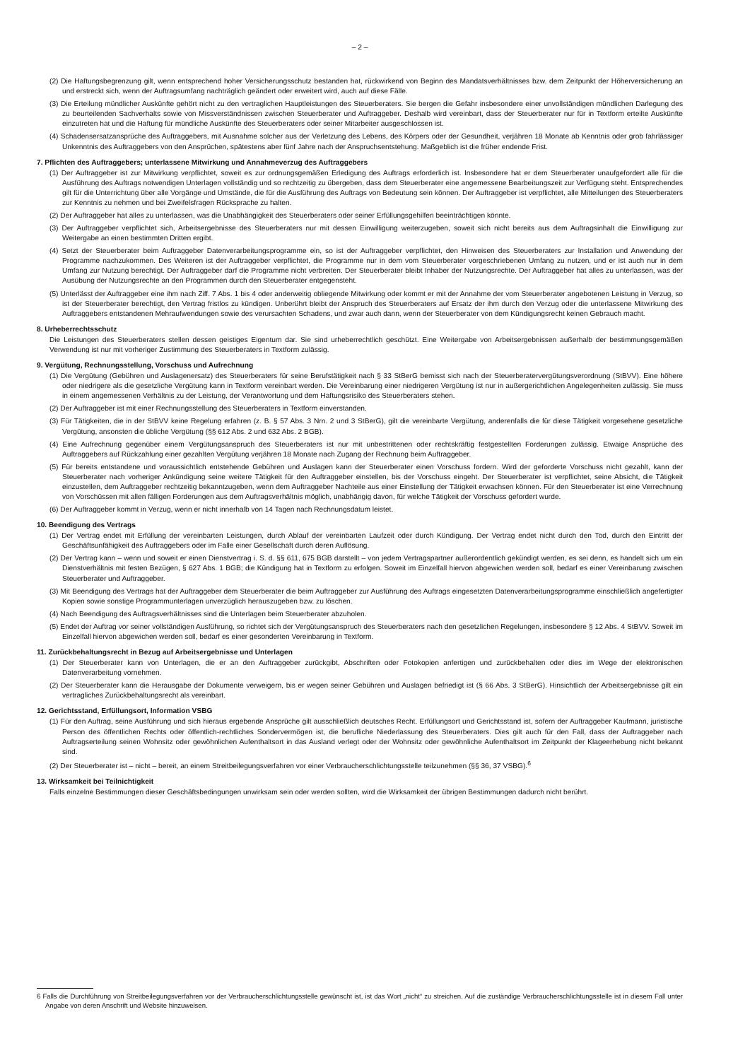– 2 –
(2) Die Haftungsbegrenzung gilt, wenn entsprechend hoher Versicherungsschutz bestanden hat, rückwirkend von Beginn des Mandatsverhältnisses bzw. dem Zeitpunkt der Höherversicherung an und erstreckt sich, wenn der Auftragsumfang nachträglich geändert oder erweitert wird, auch auf diese Fälle.
(3) Die Erteilung mündlicher Auskünfte gehört nicht zu den vertraglichen Hauptleistungen des Steuerberaters. Sie bergen die Gefahr insbesondere einer unvollständigen mündlichen Darlegung des zu beurteilenden Sachverhalts sowie von Missverständnissen zwischen Steuerberater und Auftraggeber. Deshalb wird vereinbart, dass der Steuerberater nur für in Textform erteilte Auskünfte einzutreten hat und die Haftung für mündliche Auskünfte des Steuerberaters oder seiner Mitarbeiter ausgeschlossen ist.
(4) Schadensersatzansprüche des Auftraggebers, mit Ausnahme solcher aus der Verletzung des Lebens, des Körpers oder der Gesundheit, verjähren 18 Monate ab Kenntnis oder grob fahrlässiger Unkenntnis des Auftraggebers von den Ansprüchen, spätestens aber fünf Jahre nach der Anspruchsentstehung. Maßgeblich ist die früher endende Frist.
7. Pflichten des Auftraggebers; unterlassene Mitwirkung und Annahmeverzug des Auftraggebers
(1) Der Auftraggeber ist zur Mitwirkung verpflichtet, soweit es zur ordnungsgemäßen Erledigung des Auftrags erforderlich ist. Insbesondere hat er dem Steuerberater unaufgefordert alle für die Ausführung des Auftrags notwendigen Unterlagen vollständig und so rechtzeitig zu übergeben, dass dem Steuerberater eine angemessene Bearbeitungszeit zur Verfügung steht. Entsprechendes gilt für die Unterrichtung über alle Vorgänge und Umstände, die für die Ausführung des Auftrags von Bedeutung sein können. Der Auftraggeber ist verpflichtet, alle Mitteilungen des Steuerberaters zur Kenntnis zu nehmen und bei Zweifelsfragen Rücksprache zu halten.
(2) Der Auftraggeber hat alles zu unterlassen, was die Unabhängigkeit des Steuerberaters oder seiner Erfüllungsgehilfen beeinträchtigen könnte.
(3) Der Auftraggeber verpflichtet sich, Arbeitsergebnisse des Steuerberaters nur mit dessen Einwilligung weiterzugeben, soweit sich nicht bereits aus dem Auftragsinhalt die Einwilligung zur Weitergabe an einen bestimmten Dritten ergibt.
(4) Setzt der Steuerberater beim Auftraggeber Datenverarbeitungsprogramme ein, so ist der Auftraggeber verpflichtet, den Hinweisen des Steuerberaters zur Installation und Anwendung der Programme nachzukommen. Des Weiteren ist der Auftraggeber verpflichtet, die Programme nur in dem vom Steuerberater vorgeschriebenen Umfang zu nutzen, und er ist auch nur in dem Umfang zur Nutzung berechtigt. Der Auftraggeber darf die Programme nicht verbreiten. Der Steuerberater bleibt Inhaber der Nutzungsrechte. Der Auftraggeber hat alles zu unterlassen, was der Ausübung der Nutzungsrechte an den Programmen durch den Steuerberater entgegensteht.
(5) Unterlässt der Auftraggeber eine ihm nach Ziff. 7 Abs. 1 bis 4 oder anderweitig obliegende Mitwirkung oder kommt er mit der Annahme der vom Steuerberater angebotenen Leistung in Verzug, so ist der Steuerberater berechtigt, den Vertrag fristlos zu kündigen. Unberührt bleibt der Anspruch des Steuerberaters auf Ersatz der ihm durch den Verzug oder die unterlassene Mitwirkung des Auftraggebers entstandenen Mehraufwendungen sowie des verursachten Schadens, und zwar auch dann, wenn der Steuerberater von dem Kündigungsrecht keinen Gebrauch macht.
8. Urheberrechtsschutz
Die Leistungen des Steuerberaters stellen dessen geistiges Eigentum dar. Sie sind urheberrechtlich geschützt. Eine Weitergabe von Arbeitsergebnissen außerhalb der bestimmungsgemäßen Verwendung ist nur mit vorheriger Zustimmung des Steuerberaters in Textform zulässig.
9. Vergütung, Rechnungsstellung, Vorschuss und Aufrechnung
(1) Die Vergütung (Gebühren und Auslagenersatz) des Steuerberaters für seine Berufstätigkeit nach § 33 StBerG bemisst sich nach der Steuerberatervergütungsverordnung (StBVV). Eine höhere oder niedrigere als die gesetzliche Vergütung kann in Textform vereinbart werden. Die Vereinbarung einer niedrigeren Vergütung ist nur in außergerichtlichen Angelegenheiten zulässig. Sie muss in einem angemessenen Verhältnis zu der Leistung, der Verantwortung und dem Haftungsrisiko des Steuerberaters stehen.
(2) Der Auftraggeber ist mit einer Rechnungsstellung des Steuerberaters in Textform einverstanden.
(3) Für Tätigkeiten, die in der StBVV keine Regelung erfahren (z. B. § 57 Abs. 3 Nrn. 2 und 3 StBerG), gilt die vereinbarte Vergütung, anderenfalls die für diese Tätigkeit vorgesehene gesetzliche Vergütung, ansonsten die übliche Vergütung (§§ 612 Abs. 2 und 632 Abs. 2 BGB).
(4) Eine Aufrechnung gegenüber einem Vergütungsanspruch des Steuerberaters ist nur mit unbestrittenen oder rechtskräftig festgestellten Forderungen zulässig. Etwaige Ansprüche des Auftraggebers auf Rückzahlung einer gezahlten Vergütung verjähren 18 Monate nach Zugang der Rechnung beim Auftraggeber.
(5) Für bereits entstandene und voraussichtlich entstehende Gebühren und Auslagen kann der Steuerberater einen Vorschuss fordern. Wird der geforderte Vorschuss nicht gezahlt, kann der Steuerberater nach vorheriger Ankündigung seine weitere Tätigkeit für den Auftraggeber einstellen, bis der Vorschuss eingeht. Der Steuerberater ist verpflichtet, seine Absicht, die Tätigkeit einzustellen, dem Auftraggeber rechtzeitig bekanntzugeben, wenn dem Auftraggeber Nachteile aus einer Einstellung der Tätigkeit erwachsen können. Für den Steuerberater ist eine Verrechnung von Vorschüssen mit allen fälligen Forderungen aus dem Auftragsverhältnis möglich, unabhängig davon, für welche Tätigkeit der Vorschuss gefordert wurde.
(6) Der Auftraggeber kommt in Verzug, wenn er nicht innerhalb von 14 Tagen nach Rechnungsdatum leistet.
10. Beendigung des Vertrags
(1) Der Vertrag endet mit Erfüllung der vereinbarten Leistungen, durch Ablauf der vereinbarten Laufzeit oder durch Kündigung. Der Vertrag endet nicht durch den Tod, durch den Eintritt der Geschäftsunfähigkeit des Auftraggebers oder im Falle einer Gesellschaft durch deren Auflösung.
(2) Der Vertrag kann – wenn und soweit er einen Dienstvertrag i. S. d. §§ 611, 675 BGB darstellt – von jedem Vertragspartner außerordentlich gekündigt werden, es sei denn, es handelt sich um ein Dienstverhältnis mit festen Bezügen, § 627 Abs. 1 BGB; die Kündigung hat in Textform zu erfolgen. Soweit im Einzelfall hiervon abgewichen werden soll, bedarf es einer Vereinbarung zwischen Steuerberater und Auftraggeber.
(3) Mit Beendigung des Vertrags hat der Auftraggeber dem Steuerberater die beim Auftraggeber zur Ausführung des Auftrags eingesetzten Datenverarbeitungsprogramme einschließlich angefertigter Kopien sowie sonstige Programmunterlagen unverzüglich herauszugeben bzw. zu löschen.
(4) Nach Beendigung des Auftragsverhältnisses sind die Unterlagen beim Steuerberater abzuholen.
(5) Endet der Auftrag vor seiner vollständigen Ausführung, so richtet sich der Vergütungsanspruch des Steuerberaters nach den gesetzlichen Regelungen, insbesondere § 12 Abs. 4 StBVV. Soweit im Einzelfall hiervon abgewichen werden soll, bedarf es einer gesonderten Vereinbarung in Textform.
11. Zurückbehaltungsrecht in Bezug auf Arbeitsergebnisse und Unterlagen
(1) Der Steuerberater kann von Unterlagen, die er an den Auftraggeber zurückgibt, Abschriften oder Fotokopien anfertigen und zurückbehalten oder dies im Wege der elektronischen Datenverarbeitung vornehmen.
(2) Der Steuerberater kann die Herausgabe der Dokumente verweigern, bis er wegen seiner Gebühren und Auslagen befriedigt ist (§ 66 Abs. 3 StBerG). Hinsichtlich der Arbeitsergebnisse gilt ein vertragliches Zurückbehaltungsrecht als vereinbart.
12. Gerichtsstand, Erfüllungsort, Information VSBG
(1) Für den Auftrag, seine Ausführung und sich hieraus ergebende Ansprüche gilt ausschließlich deutsches Recht. Erfüllungsort und Gerichtsstand ist, sofern der Auftraggeber Kaufmann, juristische Person des öffentlichen Rechts oder öffentlich-rechtliches Sondervermögen ist, die berufliche Niederlassung des Steuerberaters. Dies gilt auch für den Fall, dass der Auftraggeber nach Auftragserteilung seinen Wohnsitz oder gewöhnlichen Aufenthaltsort in das Ausland verlegt oder der Wohnsitz oder gewöhnliche Aufenthaltsort im Zeitpunkt der Klageerhebung nicht bekannt sind.
(2) Der Steuerberater ist – nicht – bereit, an einem Streitbeilegungsverfahren vor einer Verbraucherschlichtungsstelle teilzunehmen (§§ 36, 37 VSBG).<sup>6</sup>
13. Wirksamkeit bei Teilnichtigkeit
Falls einzelne Bestimmungen dieser Geschäftsbedingungen unwirksam sein oder werden sollten, wird die Wirksamkeit der übrigen Bestimmungen dadurch nicht berührt.
6 Falls die Durchführung von Streitbeilegungsverfahren vor der Verbraucherschlichtungsstelle gewünscht ist, ist das Wort „nicht“ zu streichen. Auf die zuständige Verbraucherschlichtungsstelle ist in diesem Fall unter Angabe von deren Anschrift und Website hinzuweisen.